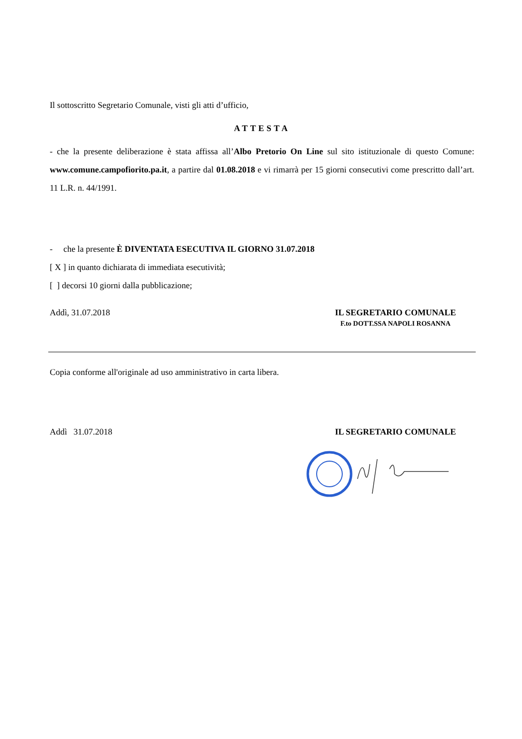Il sottoscritto Segretario Comunale, visti gli atti d’ufficio,
ATTESTA
- che la presente deliberazione è stata affissa all’Albo Pretorio On Line sul sito istituzionale di questo Comune: www.comune.campofiorito.pa.it, a partire dal 01.08.2018 e vi rimarrà per 15 giorni consecutivi come prescritto dall’art. 11 L.R. n. 44/1991.
- che la presente È DIVENTATA ESECUTIVA IL GIORNO 31.07.2018
[ X ] in quanto dichiarata di immediata esecutività;
[ ] decorsi 10 giorni dalla pubblicazione;
Addì, 31.07.2018 IL SEGRETARIO COMUNALE
F.to DOTT.SSA NAPOLI ROSANNA
Copia conforme all'originale ad uso amministrativo in carta libera.
Addì 31.07.2018 IL SEGRETARIO COMUNALE